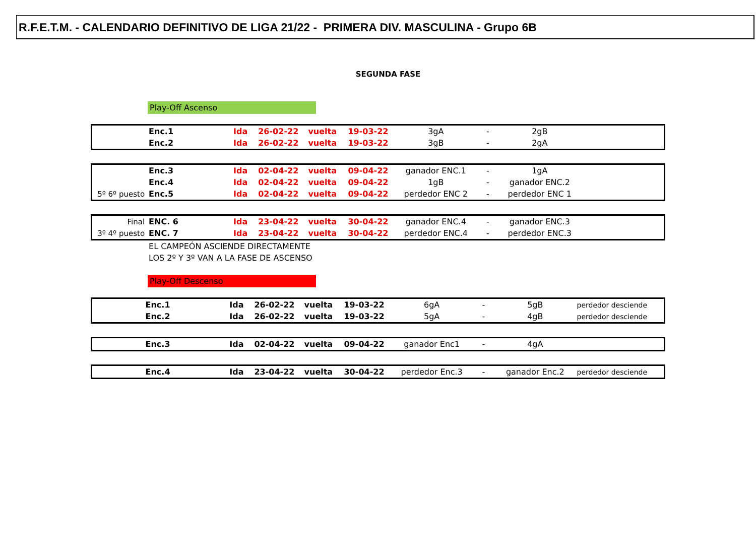R.F.E.T.M. - CALENDARIO DEFINITIVO DE LIGA 21/22 - PRIMERA DIV. MASCULINA - Grupo 6B
SEGUNDA FASE
Play-Off Ascenso
| | Enc.1 | Ida | 26-02-22 | vuelta | 19-03-22 | 3gA | - | 2gB |
| | Enc.2 | Ida | 26-02-22 | vuelta | 19-03-22 | 3gB | - | 2gA |
| | Enc.3 | Ida | 02-04-22 | vuelta | 09-04-22 | ganador ENC.1 | - | 1gA |
| | Enc.4 | Ida | 02-04-22 | vuelta | 09-04-22 | 1gB | - | ganador ENC.2 |
| 5º 6º puesto | Enc.5 | Ida | 02-04-22 | vuelta | 09-04-22 | perdedor ENC 2 | - | perdedor ENC 1 |
| Final | ENC. 6 | Ida | 23-04-22 | vuelta | 30-04-22 | ganador ENC.4 | - | ganador ENC.3 |
| 3º 4º puesto | ENC. 7 | Ida | 23-04-22 | vuelta | 30-04-22 | perdedor ENC.4 | - | perdedor ENC.3 |
| | EL CAMPEÓN ASCIENDE DIRECTAMENTE | | | | | | | |
| | LOS 2º Y 3º VAN A LA FASE DE ASCENSO | | | | | | | |
Play-Off Descenso
| | Enc.1 | Ida | 26-02-22 | vuelta | 19-03-22 | 6gA | - | 5gB | perdedor desciende |
| | Enc.2 | Ida | 26-02-22 | vuelta | 19-03-22 | 5gA | - | 4gB | perdedor desciende |
| | Enc.3 | Ida | 02-04-22 | vuelta | 09-04-22 | ganador Enc1 | - | 4gA | |
| | Enc.4 | Ida | 23-04-22 | vuelta | 30-04-22 | perdedor Enc.3 | - | ganador Enc.2 | perdedor desciende |